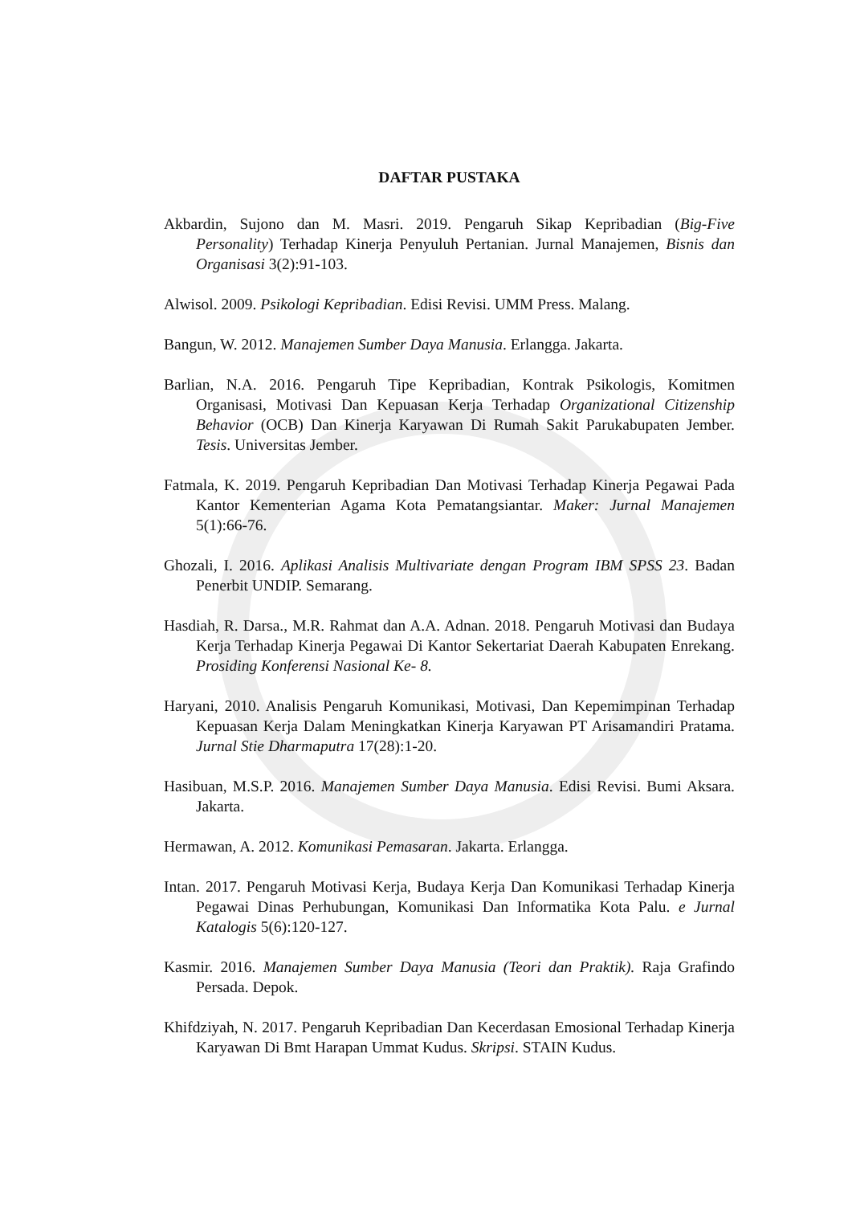DAFTAR PUSTAKA
Akbardin, Sujono dan M. Masri. 2019. Pengaruh Sikap Kepribadian (Big-Five Personality) Terhadap Kinerja Penyuluh Pertanian. Jurnal Manajemen, Bisnis dan Organisasi 3(2):91-103.
Alwisol. 2009. Psikologi Kepribadian. Edisi Revisi. UMM Press. Malang.
Bangun, W. 2012. Manajemen Sumber Daya Manusia. Erlangga. Jakarta.
Barlian, N.A. 2016. Pengaruh Tipe Kepribadian, Kontrak Psikologis, Komitmen Organisasi, Motivasi Dan Kepuasan Kerja Terhadap Organizational Citizenship Behavior (OCB) Dan Kinerja Karyawan Di Rumah Sakit Parukabupaten Jember. Tesis. Universitas Jember.
Fatmala, K. 2019. Pengaruh Kepribadian Dan Motivasi Terhadap Kinerja Pegawai Pada Kantor Kementerian Agama Kota Pematangsiantar. Maker: Jurnal Manajemen 5(1):66-76.
Ghozali, I. 2016. Aplikasi Analisis Multivariate dengan Program IBM SPSS 23. Badan Penerbit UNDIP. Semarang.
Hasdiah, R. Darsa., M.R. Rahmat dan A.A. Adnan. 2018. Pengaruh Motivasi dan Budaya Kerja Terhadap Kinerja Pegawai Di Kantor Sekertariat Daerah Kabupaten Enrekang. Prosiding Konferensi Nasional Ke- 8.
Haryani, 2010. Analisis Pengaruh Komunikasi, Motivasi, Dan Kepemimpinan Terhadap Kepuasan Kerja Dalam Meningkatkan Kinerja Karyawan PT Arisamandiri Pratama. Jurnal Stie Dharmaputra 17(28):1-20.
Hasibuan, M.S.P. 2016. Manajemen Sumber Daya Manusia. Edisi Revisi. Bumi Aksara. Jakarta.
Hermawan, A. 2012. Komunikasi Pemasaran. Jakarta. Erlangga.
Intan. 2017. Pengaruh Motivasi Kerja, Budaya Kerja Dan Komunikasi Terhadap Kinerja Pegawai Dinas Perhubungan, Komunikasi Dan Informatika Kota Palu. e Jurnal Katalogis 5(6):120-127.
Kasmir. 2016. Manajemen Sumber Daya Manusia (Teori dan Praktik). Raja Grafindo Persada. Depok.
Khifdziyah, N. 2017. Pengaruh Kepribadian Dan Kecerdasan Emosional Terhadap Kinerja Karyawan Di Bmt Harapan Ummat Kudus. Skripsi. STAIN Kudus.